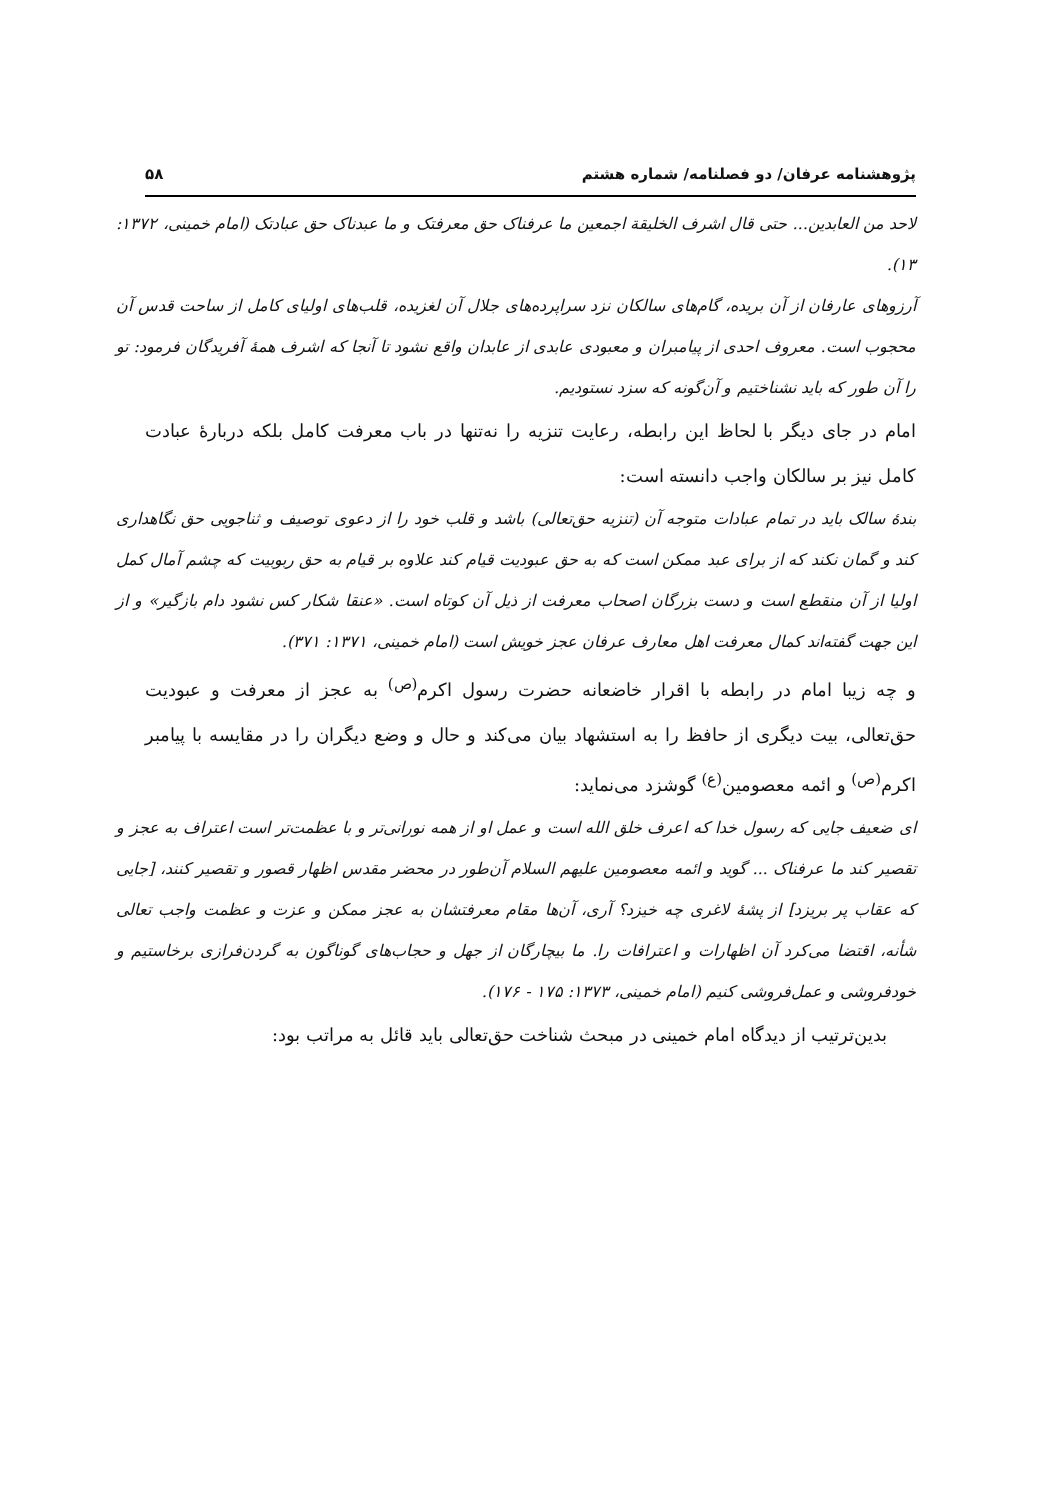پژوهشنامه عرفان/ دو فصلنامه/ شماره هشتم ۵۸
لاحد من العابدين... حتى قال اشرف الخليقة اجمعين ما عرفناک حق معرفتک و ما عبدناک حق عبادتک (امام خمینی، ۱۳۷۲: ۱۳).
آرزوهای عارفان از آن بریده، گام‌های سالکان نزد سراپرده‌های جلال آن لغزیده، قلب‌های اولیای کامل از ساحت قدس آن محجوب است. معروف احدی از پیامبران و معبودی عابدی از عابدان واقع نشود تا آنجا که اشرف همهٔ آفریدگان فرمود: تو را آن طور که باید نشناختیم و آن‌گونه که سزد نستودیم.
امام در جای دیگر با لحاظ این رابطه، رعایت تنزیه را نه‌تنها در باب معرفت کامل بلکه دربارهٔ عبادت کامل نیز بر سالکان واجب دانسته است:
بندهٔ سالک باید در تمام عبادات متوجه آن (تنزیه حق‌تعالی) باشد و قلب خود را از دعوی توصیف و ثناجویی حق نگاهداری کند و گمان نکند که از برای عبد ممکن است که به حق عبودیت قیام کند علاوه بر قیام به حق ربوبیت که چشم آمال کمل اولیا از آن منقطع است و دست بزرگان اصحاب معرفت از ذیل آن کوتاه است. «عنقا شکار کس نشود دام بازگیر» و از این جهت گفته‌اند کمال معرفت اهل معارف عرفان عجز خویش است (امام خمینی، ۱۳۷۱: ۳۷۱).
و چه زیبا امام در رابطه با اقرار خاضعانه حضرت رسول اکرم<sup>(ص)</sup> به عجز از معرفت و عبودیت حق‌تعالی، بیت دیگری از حافظ را به استشهاد بیان می‌کند و حال و وضع دیگران را در مقایسه با پیامبر اکرم<sup>(ص)</sup> و ائمه معصومین<sup>(ع)</sup> گوشزد می‌نماید:
ای ضعیف جایی که رسول خدا که اعرف خلق الله است و عمل او از همه نورانی‌تر و با عظمت‌تر است اعتراف به عجز و تقصیر کند ما عرفناک ... گوید و ائمه معصومین علیهم السلام آن‌طور در محضر مقدس اظهار قصور و تقصیر کنند، [جایی که عقاب پر بریزد] از پشهٔ لاغری چه خیزد؟ آری، آن‌ها مقام معرفتشان به عجز ممکن و عزت و عظمت واجب تعالی شأنه، اقتضا می‌کرد آن اظهارات و اعترافات را. ما بیچارگان از جهل و حجاب‌های گوناگون به گردن‌فرازی برخاستیم و خودفروشی و عمل‌فروشی کنیم (امام خمینی، ۱۳۷۳: ۱۷۵ - ۱۷۶).
بدین‌ترتیب از دیدگاه امام خمینی در مبحث شناخت حق‌تعالی باید قائل به مراتب بود: